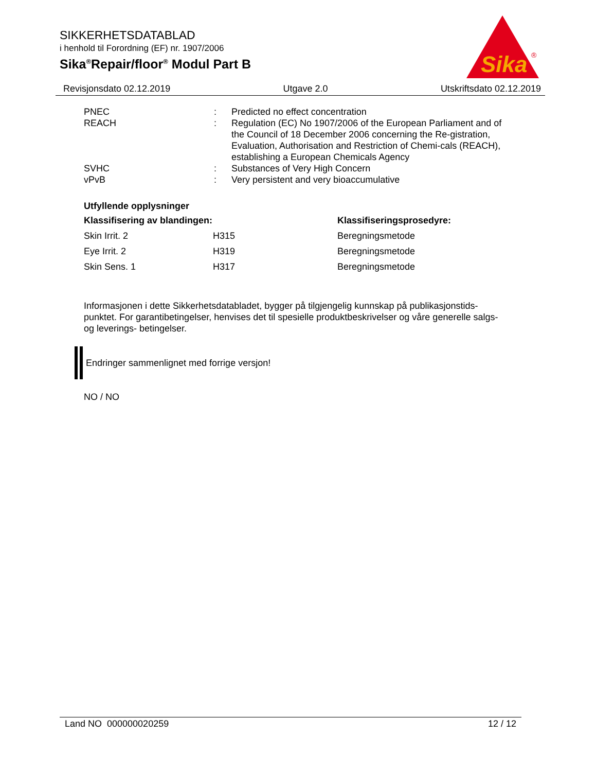SIKKERHETSDATABLAD
i henhold til Forordning (EF) nr. 1907/2006
Sika<sup>®</sup>Repair/floor<sup>®</sup> Modul Part B
Sika
®
Revisjonsdato 02.12.2019 Utgave 2.0 Utskriftsdato 02.12.2019
| PNEC | : | Predicted no effect concentration |
| REACH | : | Regulation (EC) No 1907/2006 of the European Parliament and of the Council of 18 December 2006 concerning the Re-gistration, Evaluation, Authorisation and Restriction of Chemi-cals (REACH), establishing a European Chemicals Agency |
| SVHC | : | Substances of Very High Concern |
| vPvB | : | Very persistent and very bioaccumulative |
Utfyllende opplysninger
| Klassifisering av blandingen: | | Klassifiseringsprosedyre: |
| Skin Irrit. 2 | H315 | Beregningsmetode |
| Eye Irrit. 2 | H319 | Beregningsmetode |
| Skin Sens. 1 | H317 | Beregningsmetode |
Informasjonen i dette Sikkerhetsdatabladet, bygger på tilgjengelig kunnskap på publikasjonstids-punktet. For garantibetingelser, henvises det til spesielle produktbeskrivelser og våre generelle salgs- og leverings- betingelser.
Endringer sammenlignet med forrige versjon!
NO / NO
Land NO 000000020259 12 / 12